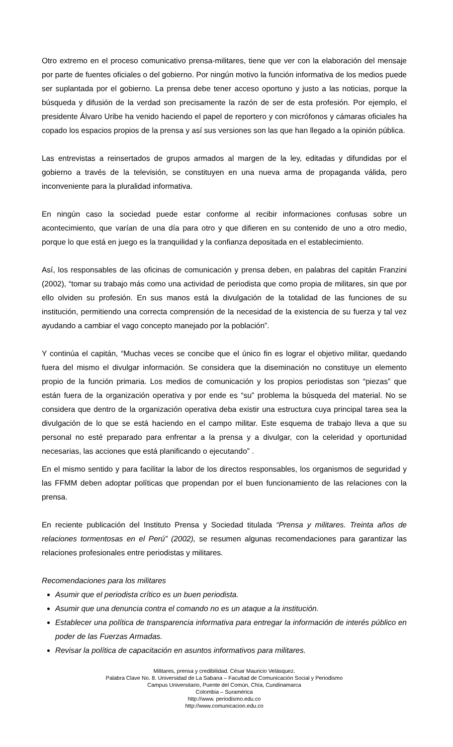Otro extremo en el proceso comunicativo prensa-militares, tiene que ver con la elaboración del mensaje por parte de fuentes oficiales o del gobierno. Por ningún motivo la función informativa de los medios puede ser suplantada por el gobierno. La prensa debe tener acceso oportuno y justo a las noticias, porque la búsqueda y difusión de la verdad son precisamente la razón de ser de esta profesión. Por ejemplo, el presidente Álvaro Uribe ha venido haciendo el papel de reportero y con micrófonos y cámaras oficiales ha copado los espacios propios de la prensa y así sus versiones son las que han llegado a la opinión pública.
Las entrevistas a reinsertados de grupos armados al margen de la ley, editadas y difundidas por el gobierno a través de la televisión, se constituyen en una nueva arma de propaganda válida, pero inconveniente para la pluralidad informativa.
En ningún caso la sociedad puede estar conforme al recibir informaciones confusas sobre un acontecimiento, que varían de una día para otro y que difieren en su contenido de uno a otro medio, porque lo que está en juego es la tranquilidad y la confianza depositada en el establecimiento.
Así, los responsables de las oficinas de comunicación y prensa deben, en palabras del capitán Franzini (2002), “tomar su trabajo más como una actividad de periodista que como propia de militares, sin que por ello olviden su profesión. En sus manos está la divulgación de la totalidad de las funciones de su institución, permitiendo una correcta comprensión de la necesidad de la existencia de su fuerza y tal vez ayudando a cambiar el vago concepto manejado por la población”.
Y continúa el capitán, “Muchas veces se concibe que el único fin es lograr el objetivo militar, quedando fuera del mismo el divulgar información. Se considera que la diseminación no constituye un elemento propio de la función primaria. Los medios de comunicación y los propios periodistas son “piezas” que están fuera de la organización operativa y por ende es “su” problema la búsqueda del material. No se considera que dentro de la organización operativa deba existir una estructura cuya principal tarea sea la divulgación de lo que se está haciendo en el campo militar. Este esquema de trabajo lleva a que su personal no esté preparado para enfrentar a la prensa y a divulgar, con la celeridad y oportunidad necesarias, las acciones que está planificando o ejecutando” .
En el mismo sentido y para facilitar la labor de los directos responsables, los organismos de seguridad y las FFMM deben adoptar políticas que propendan por el buen funcionamiento de las relaciones con la prensa.
En reciente publicación del Instituto Prensa y Sociedad titulada “Prensa y militares. Treinta años de relaciones tormentosas en el Perú” (2002), se resumen algunas recomendaciones para garantizar las relaciones profesionales entre periodistas y militares.
Recomendaciones para los militares
Asumir que el periodista crítico es un buen periodista.
Asumir que una denuncia contra el comando no es un ataque a la institución.
Establecer una política de transparencia informativa para entregar la información de interés público en poder de las Fuerzas Armadas.
Revisar la política de capacitación en asuntos informativos para militares.
Militares, prensa y credibilidad. César Mauricio Velásquez.
Palabra Clave No. 8. Universidad de La Sabana – Facultad de Comunicación Social y Periodismo
Campus Universitario, Puente del Común, Chía, Cundinamarca
Colombia – Suramérica
http://www. periodismo.edu.co
http://www.comunicacion.edu.co